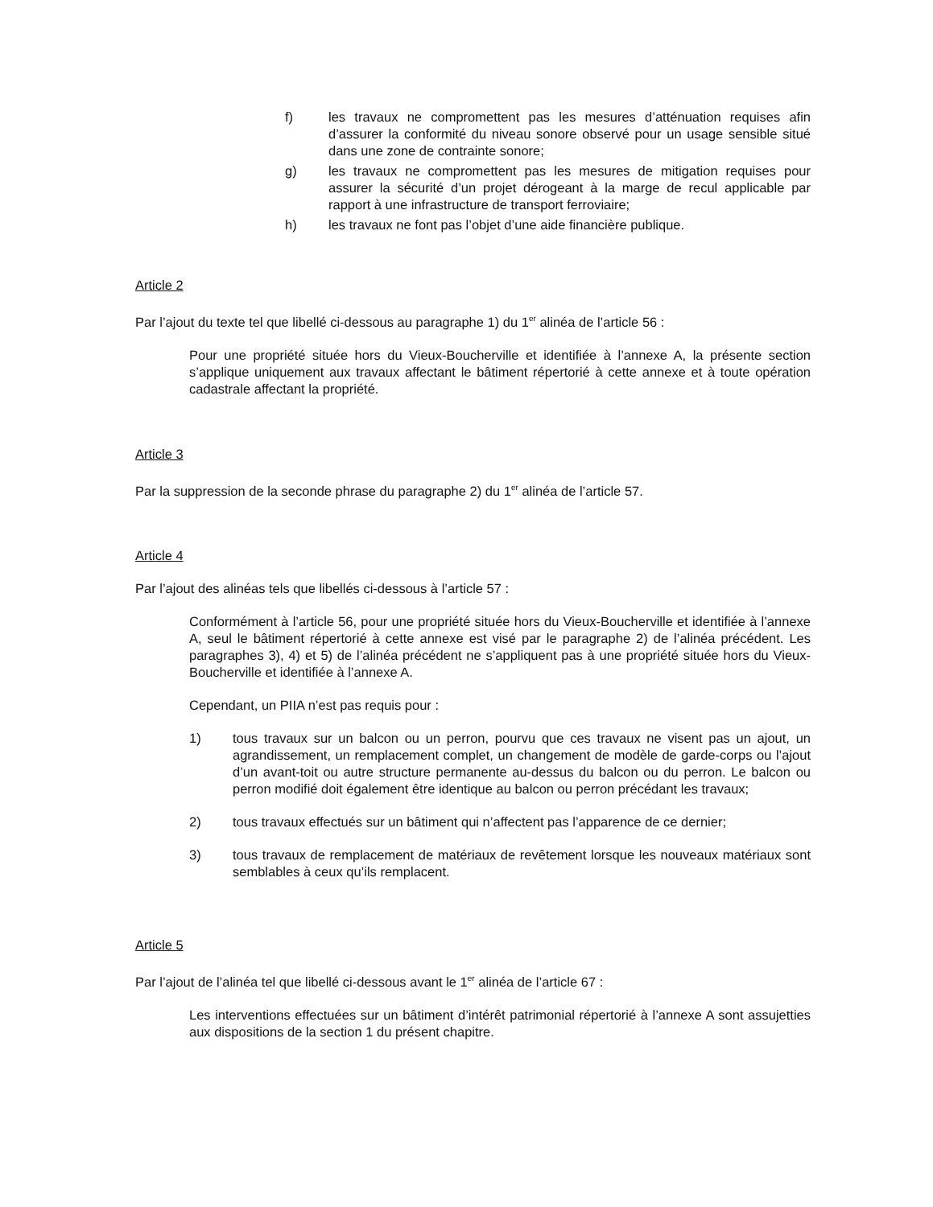f) les travaux ne compromettent pas les mesures d’atténuation requises afin d’assurer la conformité du niveau sonore observé pour un usage sensible situé dans une zone de contrainte sonore;
g) les travaux ne compromettent pas les mesures de mitigation requises pour assurer la sécurité d’un projet dérogeant à la marge de recul applicable par rapport à une infrastructure de transport ferroviaire;
h) les travaux ne font pas l’objet d’une aide financière publique.
Article 2
Par l’ajout du texte tel que libellé ci-dessous au paragraphe 1) du 1<sup>er</sup> alinéa de l’article 56 :
Pour une propriété située hors du Vieux-Boucherville et identifiée à l’annexe A, la présente section s’applique uniquement aux travaux affectant le bâtiment répertorié à cette annexe et à toute opération cadastrale affectant la propriété.
Article 3
Par la suppression de la seconde phrase du paragraphe 2) du 1<sup>er</sup> alinéa de l’article 57.
Article 4
Par l’ajout des alinéas tels que libellés ci-dessous à l’article 57 :
Conformément à l’article 56, pour une propriété située hors du Vieux-Boucherville et identifiée à l’annexe A, seul le bâtiment répertorié à cette annexe est visé par le paragraphe 2) de l’alinéa précédent. Les paragraphes 3), 4) et 5) de l’alinéa précédent ne s’appliquent pas à une propriété située hors du Vieux-Boucherville et identifiée à l’annexe A.
Cependant, un PIIA n’est pas requis pour :
1) tous travaux sur un balcon ou un perron, pourvu que ces travaux ne visent pas un ajout, un agrandissement, un remplacement complet, un changement de modèle de garde-corps ou l’ajout d’un avant-toit ou autre structure permanente au-dessus du balcon ou du perron. Le balcon ou perron modifié doit également être identique au balcon ou perron précédant les travaux;
2) tous travaux effectués sur un bâtiment qui n’affectent pas l’apparence de ce dernier;
3) tous travaux de remplacement de matériaux de revêtement lorsque les nouveaux matériaux sont semblables à ceux qu’ils remplacent.
Article 5
Par l’ajout de l’alinéa tel que libellé ci-dessous avant le 1<sup>er</sup> alinéa de l’article 67 :
Les interventions effectuées sur un bâtiment d’intérêt patrimonial répertorié à l’annexe A sont assujetties aux dispositions de la section 1 du présent chapitre.